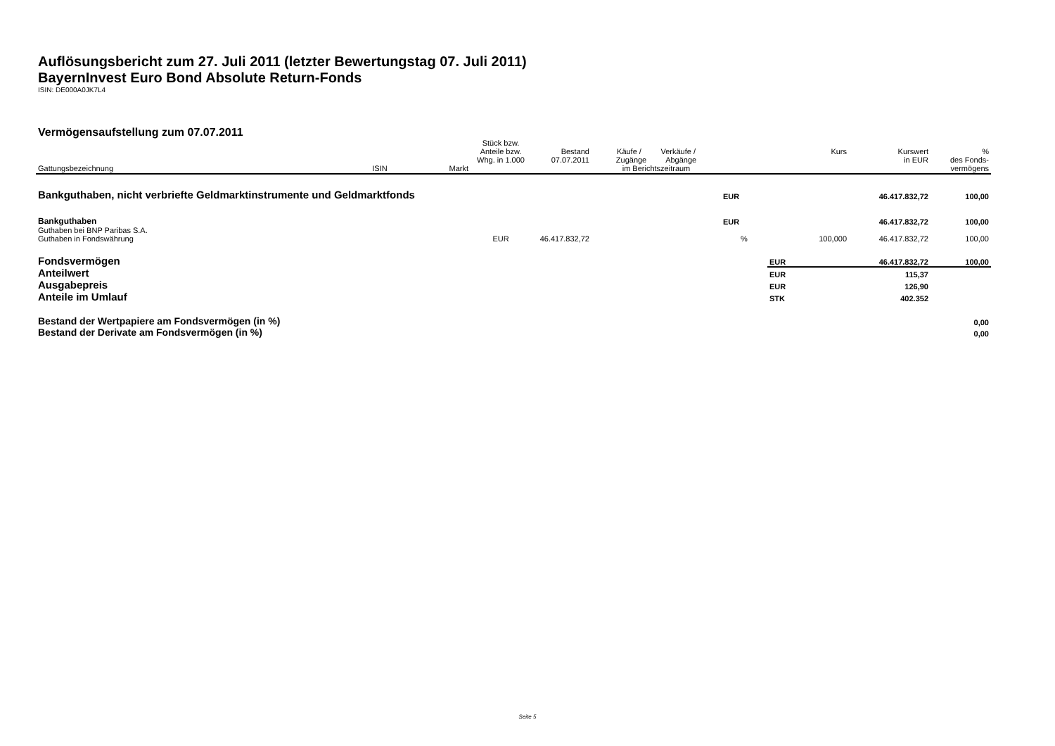Auflösungsbericht zum 27. Juli 2011 (letzter Bewertungstag 07. Juli 2011)
BayernInvest Euro Bond Absolute Return-Fonds
ISIN: DE000A0JK7L4
Vermögensaufstellung zum 07.07.2011
| Gattungsbezeichnung | ISIN | Markt | Stück bzw. Anteile bzw. Whg. in 1.000 | Bestand 07.07.2011 | Käufe / Verkäufe / Zugänge Abgänge im Berichtszeitraum | | | Kurs | Kurswert in EUR | % des Fonds- vermögens |
| --- | --- | --- | --- | --- | --- | --- | --- | --- | --- | --- |
| Bankguthaben, nicht verbriefte Geldmarktinstrumente und Geldmarktfonds | | | | | | | EUR | | 46.417.832,72 | 100,00 |
| Bankguthaben | | | | | | | EUR | | 46.417.832,72 | 100,00 |
| Guthaben bei BNP Paribas S.A. | | | | | | | | | | |
| Guthaben in Fondswährung | | | EUR | 46.417.832,72 | | | % | 100,000 | 46.417.832,72 | 100,00 |
| Fondsvermögen | | | | | | | | EUR | 46.417.832,72 | 100,00 |
| Anteilwert | | | | | | | | EUR | 115,37 | |
| Ausgabepreis | | | | | | | | EUR | 126,90 | |
| Anteile im Umlauf | | | | | | | | STK | 402.352 | |
| Bestand der Wertpapiere am Fondsvermögen (in %) | | | | | | | | | | 0,00 |
| Bestand der Derivate am Fondsvermögen (in %) | | | | | | | | | | 0,00 |
Seite 5